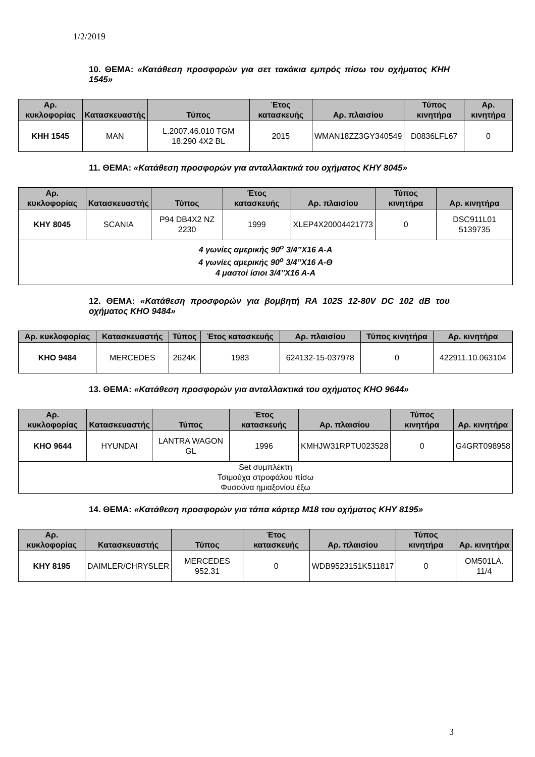1/2/2019
10. ΘΕΜΑ: «Κατάθεση προσφορών για σετ τακάκια εμπρός πίσω του οχήματος ΚΗΗ 1545»
| Αρ. κυκλοφορίας | Κατασκευαστής | Τύπος | Έτος κατασκευής | Αρ. πλαισίου | Τύπος κινητήρα | Αρ. κινητήρα |
| --- | --- | --- | --- | --- | --- | --- |
| ΚΗΗ 1545 | MAN | L.2007.46.010 TGM 18.290 4X2 BL | 2015 | WMAN18ZZ3GY340549 | D0836LFL67 | 0 |
11. ΘΕΜΑ: «Κατάθεση προσφορών για ανταλλακτικά του οχήματος ΚΗΥ 8045»
| Αρ. κυκλοφορίας | Κατασκευαστής | Τύπος | Έτος κατασκευής | Αρ. πλαισίου | Τύπος κινητήρα | Αρ. κινητήρα |
| --- | --- | --- | --- | --- | --- | --- |
| ΚΗΥ 8045 | SCANIA | P94 DB4X2 NZ 2230 | 1999 | XLEP4X20004421773 | 0 | DSC911L01 5139735 |
| 4 γωνίες αμερικής 90<sup>ο</sup> 3/4’’Χ16 Α-Α 4 γωνίες αμερικής 90<sup>ο</sup> 3/4’’Χ16 Α-Θ 4 μαστοί ίσιοι 3/4’’Χ16 Α-Α | | | | | | |
12. ΘΕΜΑ: «Κατάθεση προσφορών για βομβητή RA 102S 12-80V DC 102 dB του οχήματος ΚΗΟ 9484»
| Αρ. κυκλοφορίας | Κατασκευαστής | Τύπος | Έτος κατασκευής | Αρ. πλαισίου | Τύπος κινητήρα | Αρ. κινητήρα |
| --- | --- | --- | --- | --- | --- | --- |
| ΚΗΟ 9484 | MERCEDES | 2624K | 1983 | 624132-15-037978 | 0 | 422911.10.063104 |
13. ΘΕΜΑ: «Κατάθεση προσφορών για ανταλλακτικά του οχήματος ΚΗΟ 9644»
| Αρ. κυκλοφορίας | Κατασκευαστής | Τύπος | Έτος κατασκευής | Αρ. πλαισίου | Τύπος κινητήρα | Αρ. κινητήρα |
| --- | --- | --- | --- | --- | --- | --- |
| ΚΗΟ 9644 | HYUNDAI | LANTRA WAGON GL | 1996 | KMHJW31RPTU023528 | 0 | G4GRT098958 |
| Set συμπλέκτη Τσιμούχα στροφάλου πίσω Φυσούνα ημιαξονίου έξω | | | | | | |
14. ΘΕΜΑ: «Κατάθεση προσφορών για τάπα κάρτερ Μ18 του οχήματος ΚΗΥ 8195»
| Αρ. κυκλοφορίας | Κατασκευαστής | Τύπος | Έτος κατασκευής | Αρ. πλαισίου | Τύπος κινητήρα | Αρ. κινητήρα |
| --- | --- | --- | --- | --- | --- | --- |
| ΚΗΥ 8195 | DAIMLER/CHRYSLER | MERCEDES 952.31 | 0 | WDB9523151K511817 | 0 | OM501LA. 11/4 |
3